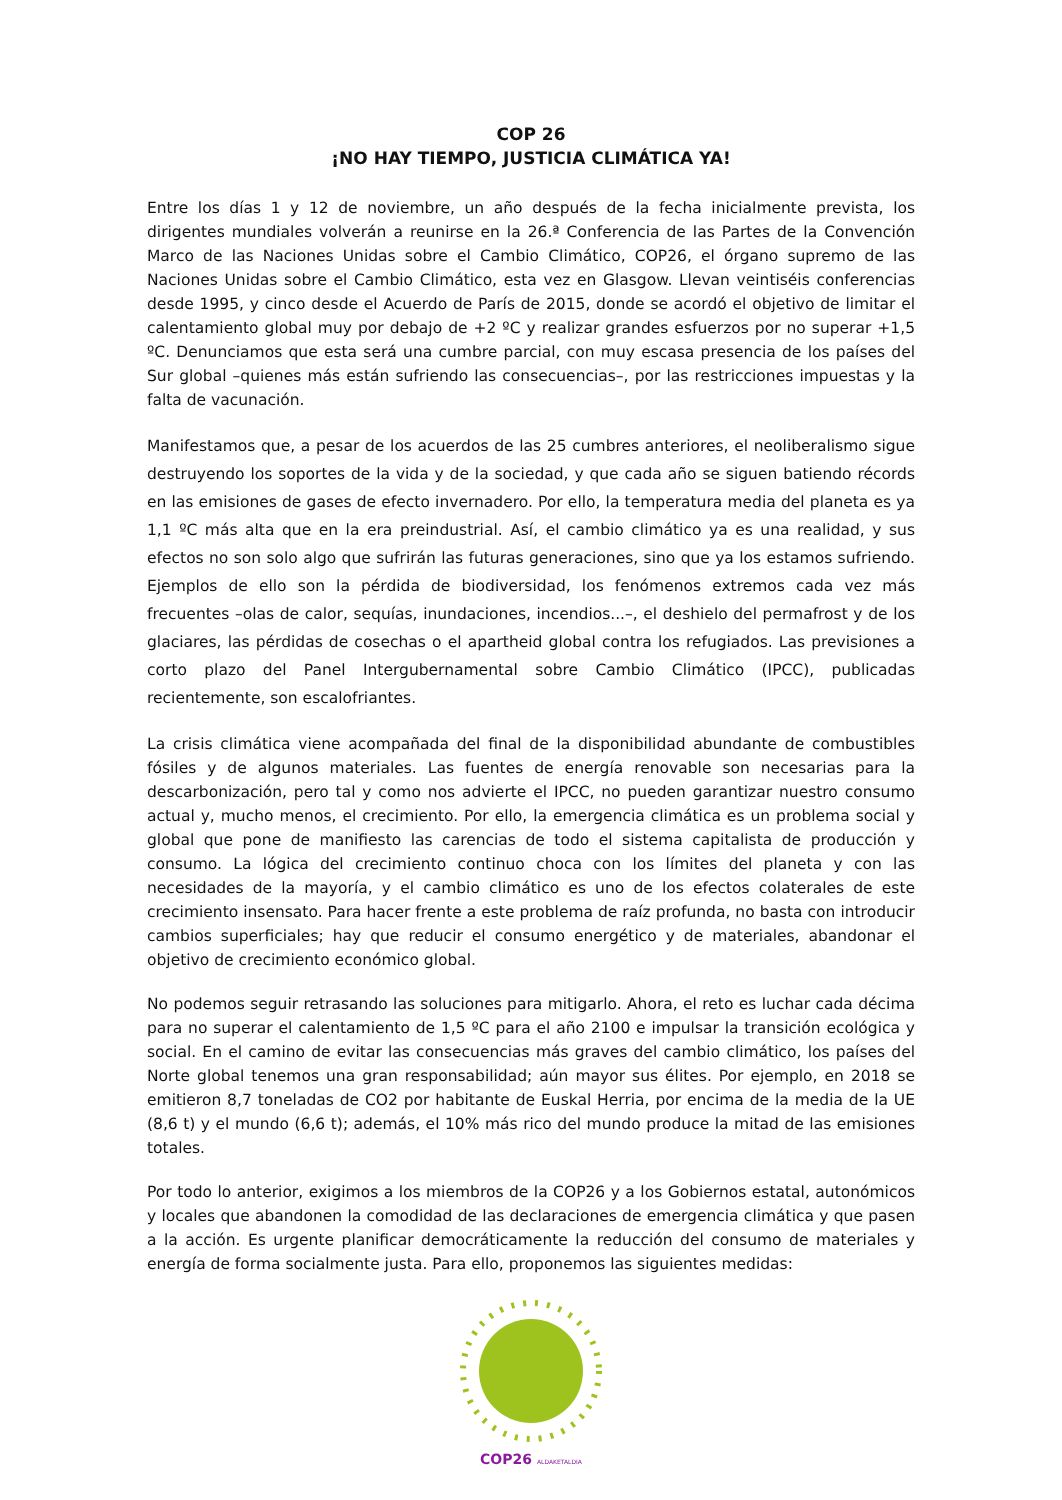COP 26
¡NO HAY TIEMPO, JUSTICIA CLIMÁTICA YA!
Entre los días 1 y 12 de noviembre, un año después de la fecha inicialmente prevista, los dirigentes mundiales volverán a reunirse en la 26.ª Conferencia de las Partes de la Convención Marco de las Naciones Unidas sobre el Cambio Climático, COP26, el órgano supremo de las Naciones Unidas sobre el Cambio Climático, esta vez en Glasgow. Llevan veintiséis conferencias desde 1995, y cinco desde el Acuerdo de París de 2015, donde se acordó el objetivo de limitar el calentamiento global muy por debajo de +2 ºC y realizar grandes esfuerzos por no superar +1,5 ºC. Denunciamos que esta será una cumbre parcial, con muy escasa presencia de los países del Sur global –quienes más están sufriendo las consecuencias–, por las restricciones impuestas y la falta de vacunación.
Manifestamos que, a pesar de los acuerdos de las 25 cumbres anteriores, el neoliberalismo sigue destruyendo los soportes de la vida y de la sociedad, y que cada año se siguen batiendo récords en las emisiones de gases de efecto invernadero. Por ello, la temperatura media del planeta es ya 1,1 ºC más alta que en la era preindustrial. Así, el cambio climático ya es una realidad, y sus efectos no son solo algo que sufrirán las futuras generaciones, sino que ya los estamos sufriendo. Ejemplos de ello son la pérdida de biodiversidad, los fenómenos extremos cada vez más frecuentes –olas de calor, sequías, inundaciones, incendios...–, el deshielo del permafrost y de los glaciares, las pérdidas de cosechas o el apartheid global contra los refugiados. Las previsiones a corto plazo del Panel Intergubernamental sobre Cambio Climático (IPCC), publicadas recientemente, son escalofriantes.
La crisis climática viene acompañada del final de la disponibilidad abundante de combustibles fósiles y de algunos materiales. Las fuentes de energía renovable son necesarias para la descarbonización, pero tal y como nos advierte el IPCC, no pueden garantizar nuestro consumo actual y, mucho menos, el crecimiento. Por ello, la emergencia climática es un problema social y global que pone de manifiesto las carencias de todo el sistema capitalista de producción y consumo. La lógica del crecimiento continuo choca con los límites del planeta y con las necesidades de la mayoría, y el cambio climático es uno de los efectos colaterales de este crecimiento insensato. Para hacer frente a este problema de raíz profunda, no basta con introducir cambios superficiales; hay que reducir el consumo energético y de materiales, abandonar el objetivo de crecimiento económico global.
No podemos seguir retrasando las soluciones para mitigarlo. Ahora, el reto es luchar cada décima para no superar el calentamiento de 1,5 ºC para el año 2100 e impulsar la transición ecológica y social. En el camino de evitar las consecuencias más graves del cambio climático, los países del Norte global tenemos una gran responsabilidad; aún mayor sus élites. Por ejemplo, en 2018 se emitieron 8,7 toneladas de CO2 por habitante de Euskal Herria, por encima de la media de la UE (8,6 t) y el mundo (6,6 t); además, el 10% más rico del mundo produce la mitad de las emisiones totales.
Por todo lo anterior, exigimos a los miembros de la COP26 y a los Gobiernos estatal, autonómicos y locales que abandonen la comodidad de las declaraciones de emergencia climática y que pasen a la acción. Es urgente planificar democráticamente la reducción del consumo de materiales y energía de forma socialmente justa. Para ello, proponemos las siguientes medidas:
COP26 ALDAKETALDIA